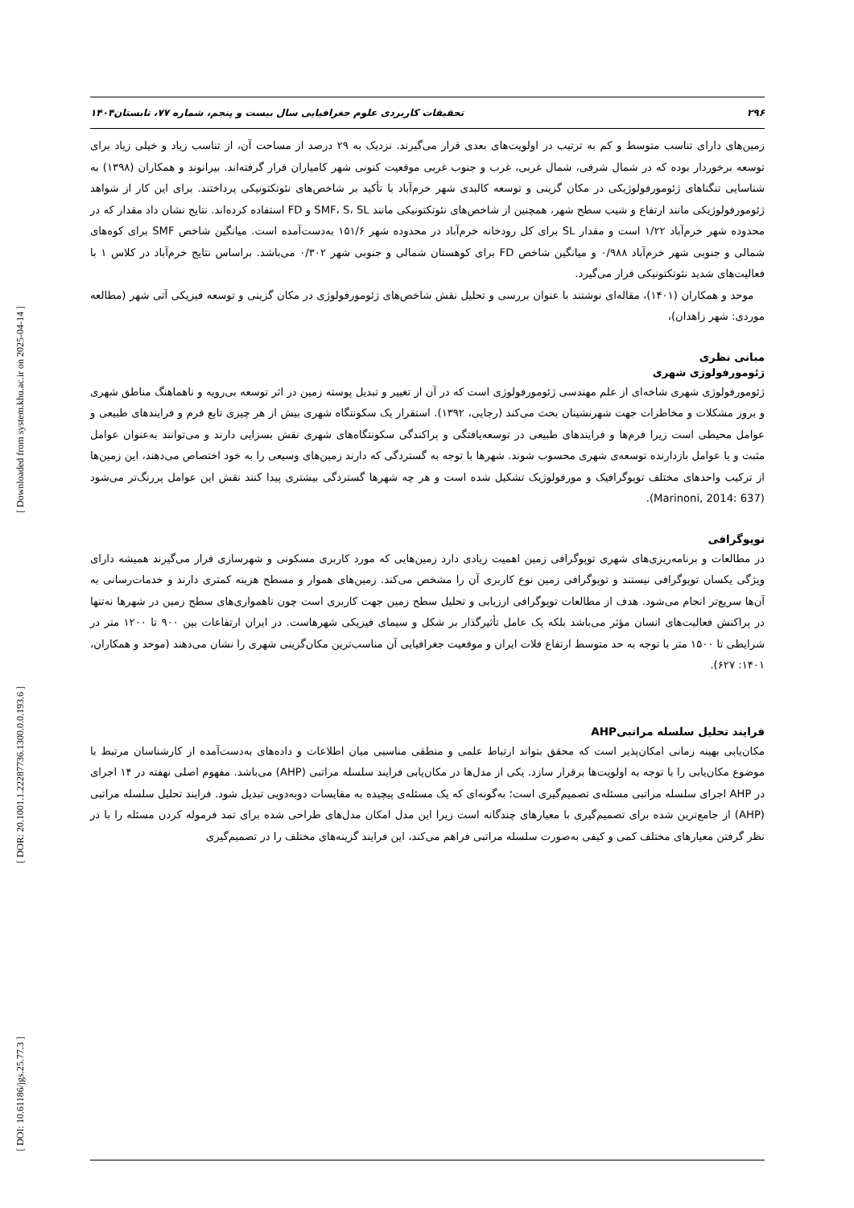[ Downloaded from system.khu.ac.ir on 2025-04-14 ]
[ DOR: 20.1001.1.22287736.1300.0.0.193.6 ]
[ DOI: 10.61186/jgs.25.77.3 ]
۲۹۶ تحقیقات کاربردی علوم جغرافیایی سال بیست و پنجم، شماره ۷۷، تابستان۱۴۰۴
زمین‌های دارای تناسب متوسط و کم به ترتیب در اولویت‌های بعدی قرار می‌گیرند. نزدیک به ۲۹ درصد از مساحت آن، از تناسب زیاد و خیلی زیاد برای توسعه برخوردار بوده که در شمال شرقی، شمال غربی، غرب و جنوب غربی موقعیت کنونی شهر کامیاران قرار گرفته‌اند. بیرانوند و همکاران (۱۳۹۸) به شناسایی تنگناهای ژئومورفولوژیکی در مکان گزینی و توسعه کالبدی شهر خرم‌آباد با تأکید بر شاخص‌های نئوتکتونیکی پرداختند. برای این کار از شواهد ژئومورفولوژیکی مانند ارتفاع و شیب سطح شهر، همچنین از شاخص‌های نئوتکتونیکی مانند SMF، S، SL و FD استفاده کرده‌اند. نتایج نشان داد مقدار که در محدوده شهر خرم‌آباد ۱/۲۲ است و مقدار SL برای کل رودخانه خرم‌آباد در محدوده شهر ۱۵۱/۶ به‌دست‌آمده است. میانگین شاخص SMF برای کوه‌های شمالی و جنوبی شهر خرم‌آباد ۰/۹۸۸ و میانگین شاخص FD برای کوهستان شمالی و جنوبی شهر ۰/۳۰۲ می‌باشد. براساس نتایج خرم‌آباد در کلاس ۱ با فعالیت‌های شدید نئوتکتونیکی قرار می‌گیرد.
موحد و همکاران (۱۴۰۱)، مقاله‌ای نوشتند با عنوان بررسی و تحلیل نقش شاخص‌های ژئومورفولوژی در مکان گزینی و توسعه فیزیکی آتی شهر (مطالعه موردی: شهر زاهدان)،
مبانی نظری
ژئومورفولوژی شهری
ژئومورفولوژی شهری شاخه‌ای از علم مهندسی ژئومورفولوژی است که در آن از تغییر و تبدیل پوسته زمین در اثر توسعه بی‌رویه و ناهماهنگ مناطق شهری و بروز مشکلات و مخاطرات جهت شهرنشینان بحث می‌کند (رجایی، ۱۳۹۲). استقرار یک سکونتگاه شهری بیش از هر چیزی تابع فرم و فرایندهای طبیعی و عوامل محیطی است زیرا فرم‌ها و فرایندهای طبیعی در توسعه‌یافتگی و پراکندگی سکونتگاه‌های شهری نقش بسزایی دارند و می‌توانند به‌عنوان عوامل مثبت و یا عوامل بازدارنده توسعه‌ی شهری محسوب شوند. شهرها با توجه به گستردگی که دارند زمین‌های وسیعی را به خود اختصاص می‌دهند، این زمین‌ها از ترکیب واحدهای مختلف توپوگرافیک و مورفولوژیک تشکیل شده است و هر چه شهرها گستردگی بیشتری پیدا کنند نقش این عوامل پررنگ‌تر می‌شود (Marinoni, 2014: 637).
توپوگرافی
در مطالعات و برنامه‌ریزی‌های شهری توپوگرافی زمین اهمیت زیادی دارد زمین‌هایی که مورد کاربری مسکونی و شهرسازی قرار می‌گیرند همیشه دارای ویژگی یکسان توپوگرافی نیستند و توپوگرافی زمین نوع کاربری آن را مشخص می‌کند. زمین‌های هموار و مسطح هزینه کمتری دارند و خدمات‌رسانی به آن‌ها سریع‌تر انجام می‌شود. هدف از مطالعات توپوگرافی ارزیابی و تحلیل سطح زمین جهت کاربری است چون ناهمواری‌های سطح زمین در شهرها نه‌تنها در پراکنش فعالیت‌های انسان مؤثر می‌باشد بلکه یک عامل تأثیرگذار بر شکل و سیمای فیزیکی شهرهاست. در ایران ارتفاعات بین ۹۰۰ تا ۱۲۰۰ متر در شرایطی تا ۱۵۰۰ متر با توجه به حد متوسط ارتفاع فلات ایران و موقعیت جغرافیایی آن مناسب‌ترین مکان‌گزینی شهری را نشان می‌دهند (موحد و همکاران، ۱۴۰۱: ۶۲۷).
فرایند تحلیل سلسله مراتبیAHP
مکان‌یابی بهینه زمانی امکان‌پذیر است که محقق بتواند ارتباط علمی و منطقی مناسبی میان اطلاعات و داده‌های به‌دست‌آمده از کارشناسان مرتبط با موضوع مکان‌یابی را با توجه به اولویت‌ها برقرار سازد. یکی از مدل‌ها در مکان‌یابی فرایند سلسله مراتبی (AHP) می‌باشد. مفهوم اصلی نهفته در ۱۴ اجرای در AHP اجرای سلسله مراتبی مسئله‌ی تصمیم‌گیری است؛ به‌گونه‌ای که یک مسئله‌ی پیچیده به مقایسات دوبه‌دویی تبدیل شود. فرایند تحلیل سلسله مراتبی (AHP) از جامع‌ترین شده برای تصمیم‌گیری با معیارهای چندگانه است زیرا این مدل امکان مدل‌های طراحی شده برای تمد فرموله کردن مسئله را با در نظر گرفتن معیارهای مختلف کمی و کیفی به‌صورت سلسله مراتبی فراهم می‌کند، این فرایند گزینه‌های مختلف را در تصمیم‌گیری